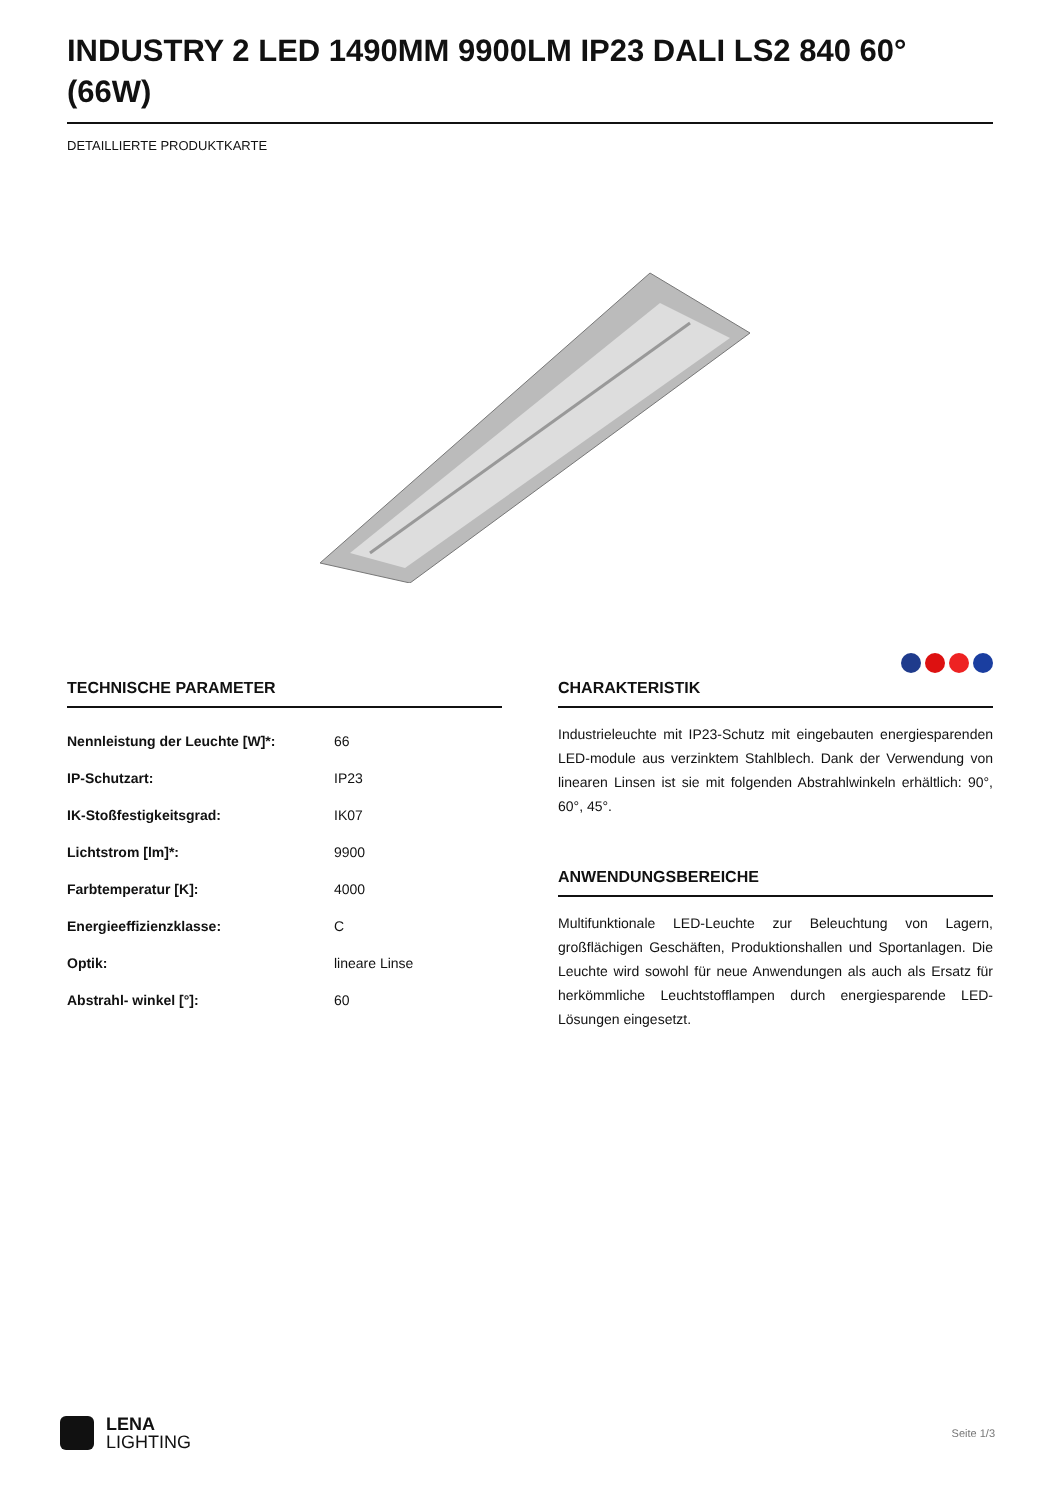INDUSTRY 2 LED 1490MM 9900LM IP23 DALI LS2 840 60° (66W)
DETAILLIERTE PRODUKTKARTE
TECHNISCHE PARAMETER
| Nennleistung der Leuchte [W]*: | 66 |
| IP-Schutzart: | IP23 |
| IK-Stoßfestigkeitsgrad: | IK07 |
| Lichtstrom [lm]*: | 9900 |
| Farbtemperatur [K]: | 4000 |
| Energieeffizienzklasse: | C |
| Optik: | lineare Linse |
| Abstrahl- winkel [°]: | 60 |
CHARAKTERISTIK
Industrieleuchte mit IP23-Schutz mit eingebauten energiesparenden LED-module aus verzinktem Stahlblech. Dank der Verwendung von linearen Linsen ist sie mit folgenden Abstrahlwinkeln erhältlich: 90°, 60°, 45°.
ANWENDUNGSBEREICHE
Multifunktionale LED-Leuchte zur Beleuchtung von Lagern, großflächigen Geschäften, Produktionshallen und Sportanlagen. Die Leuchte wird sowohl für neue Anwendungen als auch als Ersatz für herkömmliche Leuchtstofflampen durch energiesparende LED-Lösungen eingesetzt.
LENA
LIGHTING
Seite 1/3